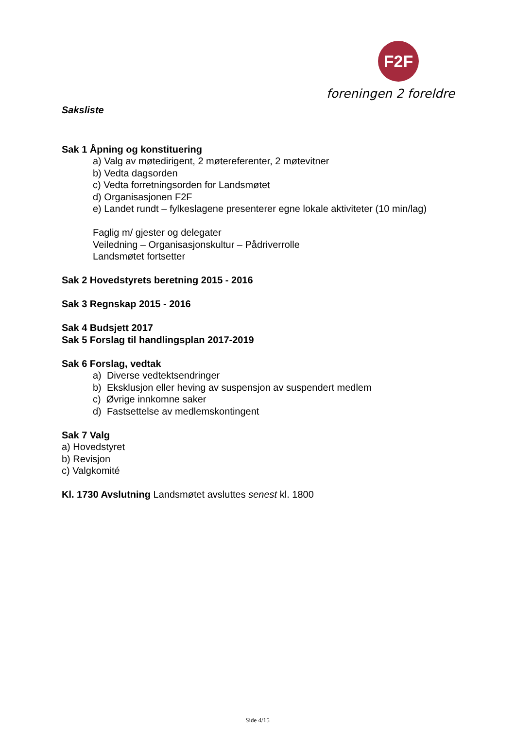F2F
foreningen 2 foreldre
Saksliste
Sak 1 Åpning og konstituering
a) Valg av møtedirigent, 2 møtereferenter, 2 møtevitner
b) Vedta dagsorden
c) Vedta forretningsorden for Landsmøtet
d) Organisasjonen F2F
e) Landet rundt – fylkeslagene presenterer egne lokale aktiviteter (10 min/lag)
Faglig m/ gjester og delegater
Veiledning – Organisasjonskultur – Pådriverrolle
Landsmøtet fortsetter
Sak 2 Hovedstyrets beretning 2015 - 2016
Sak 3 Regnskap 2015 - 2016
Sak 4 Budsjett 2017
Sak 5 Forslag til handlingsplan 2017-2019
Sak 6 Forslag, vedtak
a) Diverse vedtektsendringer
b) Eksklusjon eller heving av suspensjon av suspendert medlem
c) Øvrige innkomne saker
d) Fastsettelse av medlemskontingent
Sak 7 Valg
a) Hovedstyret
b) Revisjon
c) Valgkomité
Kl. 1730 Avslutning Landsmøtet avsluttes senest kl. 1800
Side 4/15